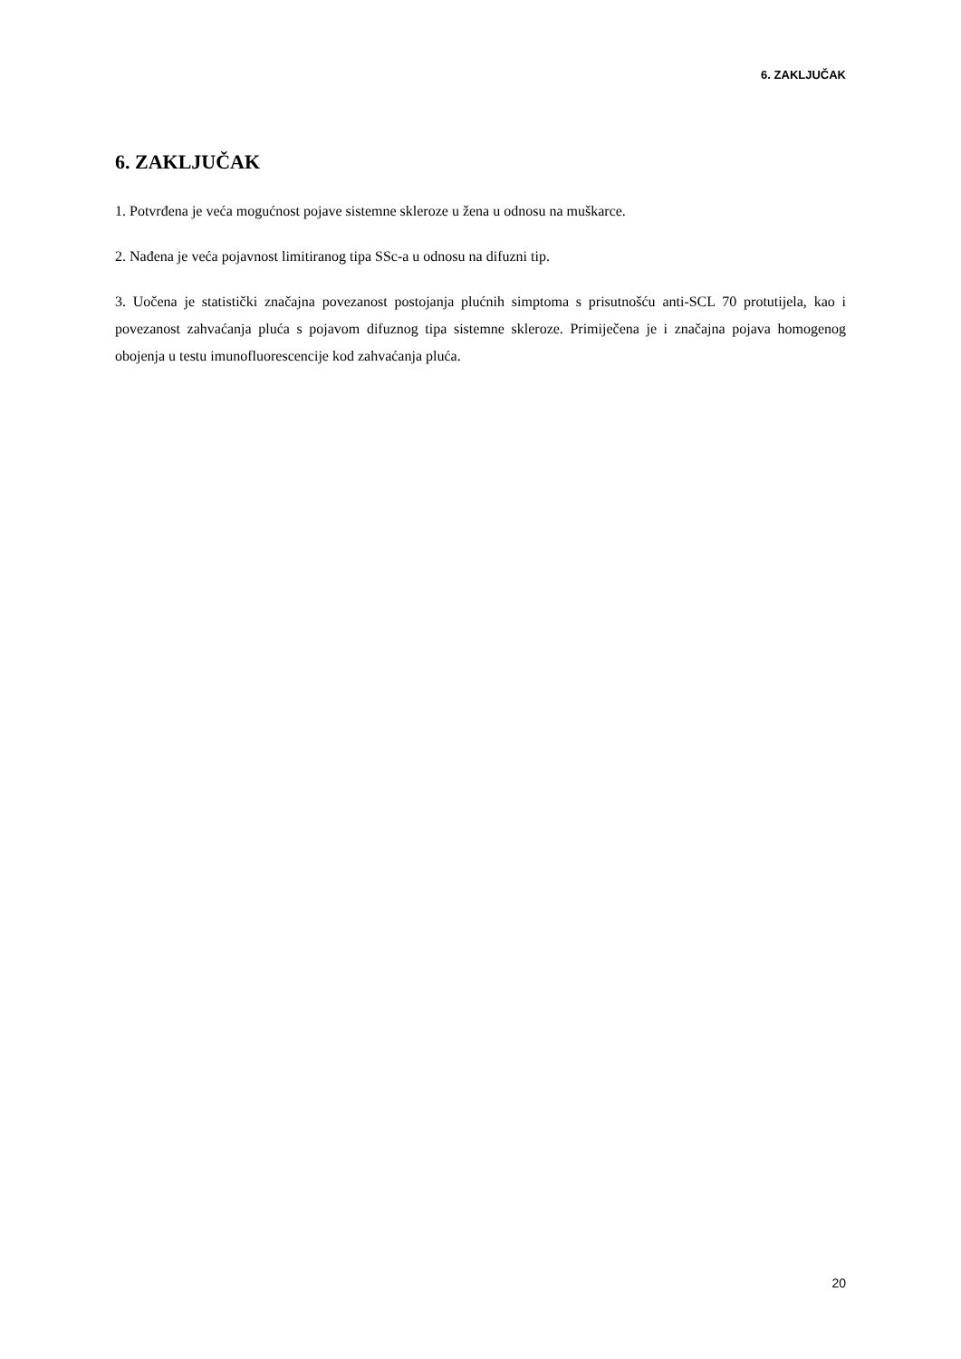6. ZAKLJUČAK
6. ZAKLJUČAK
1. Potvrđena je veća mogućnost pojave sistemne skleroze u žena u odnosu na muškarce.
2. Nađena je veća pojavnost limitiranog tipa SSc-a u odnosu na difuzni tip.
3. Uočena je statistički značajna povezanost postojanja plućnih simptoma s prisutnošću anti-SCL 70 protutijela, kao i povezanost zahvaćanja pluća s pojavom difuznog tipa sistemne skleroze. Primiječena je i značajna pojava homogenog obojenja u testu imunofluorescencije kod zahvaćanja pluća.
20